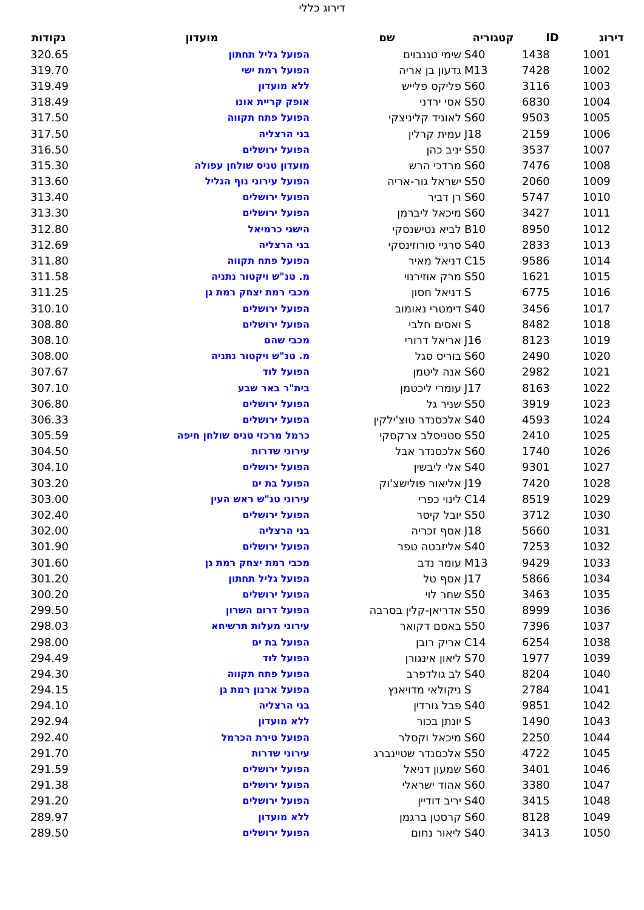דירוג כללי
| דירוג | ID | קטגוריה | שם | מועדון | נקודות |
| --- | --- | --- | --- | --- | --- |
| 1001 | 1438 | S40 | שימי טננבוים | הפועל גליל תחתון | 320.65 |
| 1002 | 7428 | M13 | גדעון בן אריה | הפועל רמת ישי | 319.70 |
| 1003 | 3116 | S60 | פליקס פלייש | ללא מועדון | 319.49 |
| 1004 | 6830 | S50 | אסי ירדני | אופק קריית אונו | 318.49 |
| 1005 | 9503 | S60 | לאוניד קליניצקי | הפועל פתח תקווה | 317.50 |
| 1006 | 2159 | J18 | עמית קרלין | בני הרצליה | 317.50 |
| 1007 | 3537 | S50 | יניב כהן | הפועל ירושלים | 316.50 |
| 1008 | 7476 | S60 | מרדכי הרש | מועדון טניס שולחן עפולה | 315.30 |
| 1009 | 2060 | S50 | ישראל גור-אריה | הפועל עירוני נוף הגליל | 313.60 |
| 1010 | 5747 | S60 | רן דביר | הפועל ירושלים | 313.40 |
| 1011 | 3427 | S60 | מיכאל ליברמן | הפועל ירושלים | 313.30 |
| 1012 | 8950 | B10 | לביא נטישנסקי | הישגי כרמיאל | 312.80 |
| 1013 | 2833 | S40 | סרגיי סורוזינסקי | בני הרצליה | 312.69 |
| 1014 | 9586 | C15 | דניאל מאיר | הפועל פתח תקווה | 311.80 |
| 1015 | 1621 | S50 | מרק אוזירנוי | מ. טנ"ש ויקטור נתניה | 311.58 |
| 1016 | 6775 | S | דניאל חסון | מכבי רמת יצחק רמת גן | 311.25 |
| 1017 | 3456 | S40 | דימטרי נאומוב | הפועל ירושלים | 310.10 |
| 1018 | 8482 | S | ואסים חלבי | הפועל ירושלים | 308.80 |
| 1019 | 8123 | J16 | אריאל דרורי | מכבי שהם | 308.10 |
| 1020 | 2490 | S60 | בוריס סגל | מ. טנ"ש ויקטור נתניה | 308.00 |
| 1021 | 2982 | S60 | אנה ליטמן | הפועל לוד | 307.67 |
| 1022 | 8163 | J17 | עומרי ליכטמן | בית"ר באר שבע | 307.10 |
| 1023 | 3919 | S50 | שניר גל | הפועל ירושלים | 306.80 |
| 1024 | 4593 | S40 | אלכסנדר טוצ'ילקין | הפועל ירושלים | 306.33 |
| 1025 | 2410 | S50 | סטניסלב צרקסקי | כרמל מרכזי טניס שולחן חיפה | 305.59 |
| 1026 | 1740 | S60 | אלכסנדר אבל | עירוני שדרות | 304.50 |
| 1027 | 9301 | S40 | אלי ליבשין | הפועל ירושלים | 304.10 |
| 1028 | 7420 | J19 | אליאור פולישצ'וק | הפועל בת ים | 303.20 |
| 1029 | 8519 | C14 | לינוי כפרי | עירוני טנ"ש ראש העין | 303.00 |
| 1030 | 3712 | S50 | יובל קיסר | הפועל ירושלים | 302.40 |
| 1031 | 5660 | J18 | אסף זכריה | בני הרצליה | 302.00 |
| 1032 | 7253 | S40 | אליזבטה טפר | הפועל ירושלים | 301.90 |
| 1033 | 9429 | M13 | עומר נדב | מכבי רמת יצחק רמת גן | 301.60 |
| 1034 | 5866 | J17 | אסף טל | הפועל גליל תחתון | 301.20 |
| 1035 | 3463 | S50 | שחר לוי | הפועל ירושלים | 300.20 |
| 1036 | 8999 | S50 | אדריאן-קלין בסרבה | הפועל דרום השרון | 299.50 |
| 1037 | 7396 | S50 | באסם דקואר | עירוני מעלות תרשיחא | 298.03 |
| 1038 | 6254 | C14 | אריק רובן | הפועל בת ים | 298.00 |
| 1039 | 1977 | S70 | ליאון אינגורן | הפועל לוד | 294.49 |
| 1040 | 8204 | S40 | לב גולדפרב | הפועל פתח תקווה | 294.30 |
| 1041 | 2784 | S | ניקולאי מדויאנץ | הפועל ארנון רמת גן | 294.15 |
| 1042 | 9851 | S40 | פבל גורדין | בני הרצליה | 294.10 |
| 1043 | 1490 | S | יונתן בכור | ללא מועדון | 292.94 |
| 1044 | 2250 | S60 | מיכאל וקסלר | הפועל טירת הכרמל | 292.40 |
| 1045 | 4722 | S50 | אלכסנדר שטיינברג | עירוני שדרות | 291.70 |
| 1046 | 3401 | S60 | שמעון דניאל | הפועל ירושלים | 291.59 |
| 1047 | 3380 | S60 | אהוד ישראלי | הפועל ירושלים | 291.38 |
| 1048 | 3415 | S40 | יריב דודיין | הפועל ירושלים | 291.20 |
| 1049 | 8128 | S60 | קרסטן ברגמן | ללא מועדון | 289.97 |
| 1050 | 3413 | S40 | ליאור נחום | הפועל ירושלים | 289.50 |